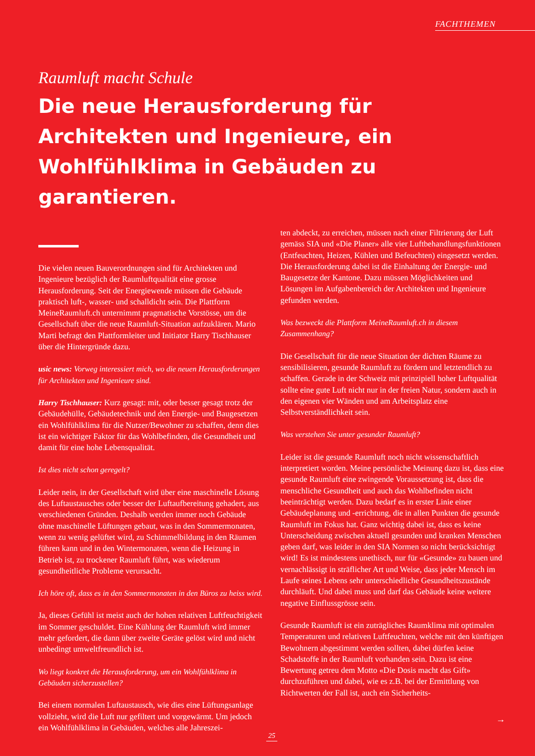FACHTHEMEN
Raumluft macht Schule
Die neue Herausforderung für Architekten und Ingenieure, ein Wohlfühlklima in Gebäuden zu garantieren.
Die vielen neuen Bauverordnungen sind für Architekten und Ingenieure bezüglich der Raumluftqualität eine grosse Herausforderung. Seit der Energiewende müssen die Gebäude praktisch luft-, wasser- und schalldicht sein. Die Plattform MeineRaumluft.ch unternimmt pragmatische Vorstösse, um die Gesellschaft über die neue Raumluft-Situation aufzuklären. Mario Marti befragt den Plattformleiter und Initiator Harry Tischhauser über die Hintergründe dazu.
usic news: Vorweg interessiert mich, wo die neuen Herausforderungen für Architekten und Ingenieure sind.
Harry Tischhauser: Kurz gesagt: mit, oder besser gesagt trotz der Gebäudehülle, Gebäudetechnik und den Energie- und Baugesetzen ein Wohlfühlklima für die Nutzer/Bewohner zu schaffen, denn dies ist ein wichtiger Faktor für das Wohlbefinden, die Gesundheit und damit für eine hohe Lebensqualität.
Ist dies nicht schon geregelt?
Leider nein, in der Gesellschaft wird über eine maschinelle Lösung des Luftaustausches oder besser der Luftaufbereitung gehadert, aus verschiedenen Gründen. Deshalb werden immer noch Gebäude ohne maschinelle Lüftungen gebaut, was in den Sommermonaten, wenn zu wenig gelüftet wird, zu Schimmelbildung in den Räumen führen kann und in den Wintermonaten, wenn die Heizung in Betrieb ist, zu trockener Raumluft führt, was wiederum gesundheitliche Probleme verursacht.
Ich höre oft, dass es in den Sommermonaten in den Büros zu heiss wird.
Ja, dieses Gefühl ist meist auch der hohen relativen Luftfeuchtigkeit im Sommer geschuldet. Eine Kühlung der Raumluft wird immer mehr gefordert, die dann über zweite Geräte gelöst wird und nicht unbedingt umweltfreundlich ist.
Wo liegt konkret die Herausforderung, um ein Wohlfühlklima in Gebäuden sicherzustellen?
Bei einem normalen Luftaustausch, wie dies eine Lüftungsanlage vollzieht, wird die Luft nur gefiltert und vorgewärmt. Um jedoch ein Wohlfühlklima in Gebäuden, welches alle Jahreszei-
ten abdeckt, zu erreichen, müssen nach einer Filtrierung der Luft gemäss SIA und «Die Planer» alle vier Luftbehandlungsfunktionen (Entfeuchten, Heizen, Kühlen und Befeuchten) eingesetzt werden. Die Herausforderung dabei ist die Einhaltung der Energie- und Baugesetze der Kantone. Dazu müssen Möglichkeiten und Lösungen im Aufgabenbereich der Architekten und Ingenieure gefunden werden.
Was bezweckt die Plattform MeineRaumluft.ch in diesem Zusammenhang?
Die Gesellschaft für die neue Situation der dichten Räume zu sensibilisieren, gesunde Raumluft zu fördern und letztendlich zu schaffen. Gerade in der Schweiz mit prinzipiell hoher Luftqualität sollte eine gute Luft nicht nur in der freien Natur, sondern auch in den eigenen vier Wänden und am Arbeitsplatz eine Selbstverständlichkeit sein.
Was verstehen Sie unter gesunder Raumluft?
Leider ist die gesunde Raumluft noch nicht wissenschaftlich interpretiert worden. Meine persönliche Meinung dazu ist, dass eine gesunde Raumluft eine zwingende Voraussetzung ist, dass die menschliche Gesundheit und auch das Wohlbefinden nicht beeinträchtigt werden. Dazu bedarf es in erster Linie einer Gebäudeplanung und -errichtung, die in allen Punkten die gesunde Raumluft im Fokus hat. Ganz wichtig dabei ist, dass es keine Unterscheidung zwischen aktuell gesunden und kranken Menschen geben darf, was leider in den SIA Normen so nicht berücksichtigt wird! Es ist mindestens unethisch, nur für «Gesunde» zu bauen und vernachlässigt in sträflicher Art und Weise, dass jeder Mensch im Laufe seines Lebens sehr unterschiedliche Gesundheitszustände durchläuft. Und dabei muss und darf das Gebäude keine weitere negative Einflussgrösse sein.
Gesunde Raumluft ist ein zuträgliches Raumklima mit optimalen Temperaturen und relativen Luftfeuchten, welche mit den künftigen Bewohnern abgestimmt werden sollten, dabei dürfen keine Schadstoffe in der Raumluft vorhanden sein. Dazu ist eine Bewertung getreu dem Motto «Die Dosis macht das Gift» durchzuführen und dabei, wie es z.B. bei der Ermittlung von Richtwerten der Fall ist, auch ein Sicherheits-
→
25